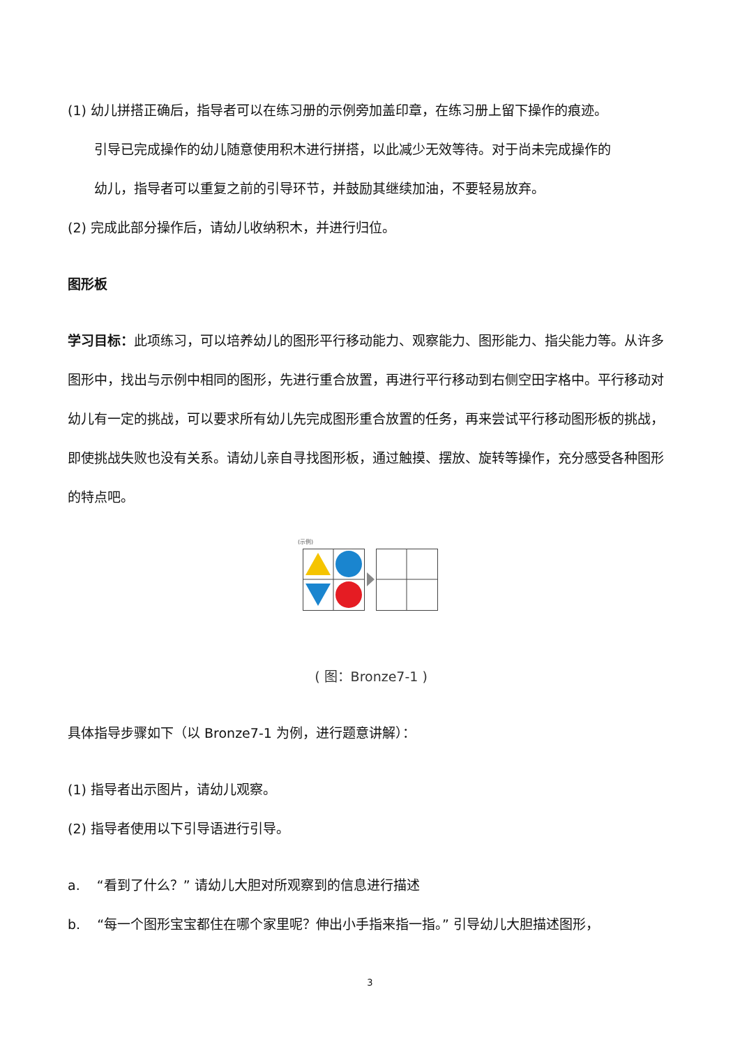(1) 幼儿拼搭正确后，指导者可以在练习册的示例旁加盖印章，在练习册上留下操作的痕迹。
引导已完成操作的幼儿随意使用积木进行拼搭，以此减少无效等待。对于尚未完成操作的
幼儿，指导者可以重复之前的引导环节，并鼓励其继续加油，不要轻易放弃。
(2) 完成此部分操作后，请幼儿收纳积木，并进行归位。
图形板
学习目标：此项练习，可以培养幼儿的图形平行移动能力、观察能力、图形能力、指尖能力等。从许多图形中，找出与示例中相同的图形，先进行重合放置，再进行平行移动到右侧空田字格中。平行移动对幼儿有一定的挑战，可以要求所有幼儿先完成图形重合放置的任务，再来尝试平行移动图形板的挑战，即使挑战失败也没有关系。请幼儿亲自寻找图形板，通过触摸、摆放、旋转等操作，充分感受各种图形的特点吧。
(示例)
( 图：Bronze7-1 )
具体指导步骤如下（以 Bronze7-1 为例，进行题意讲解）：
(1) 指导者出示图片，请幼儿观察。
(2) 指导者使用以下引导语进行引导。
a. “看到了什么？” 请幼儿大胆对所观察到的信息进行描述
b. “每一个图形宝宝都住在哪个家里呢？伸出小手指来指一指。” 引导幼儿大胆描述图形，
3